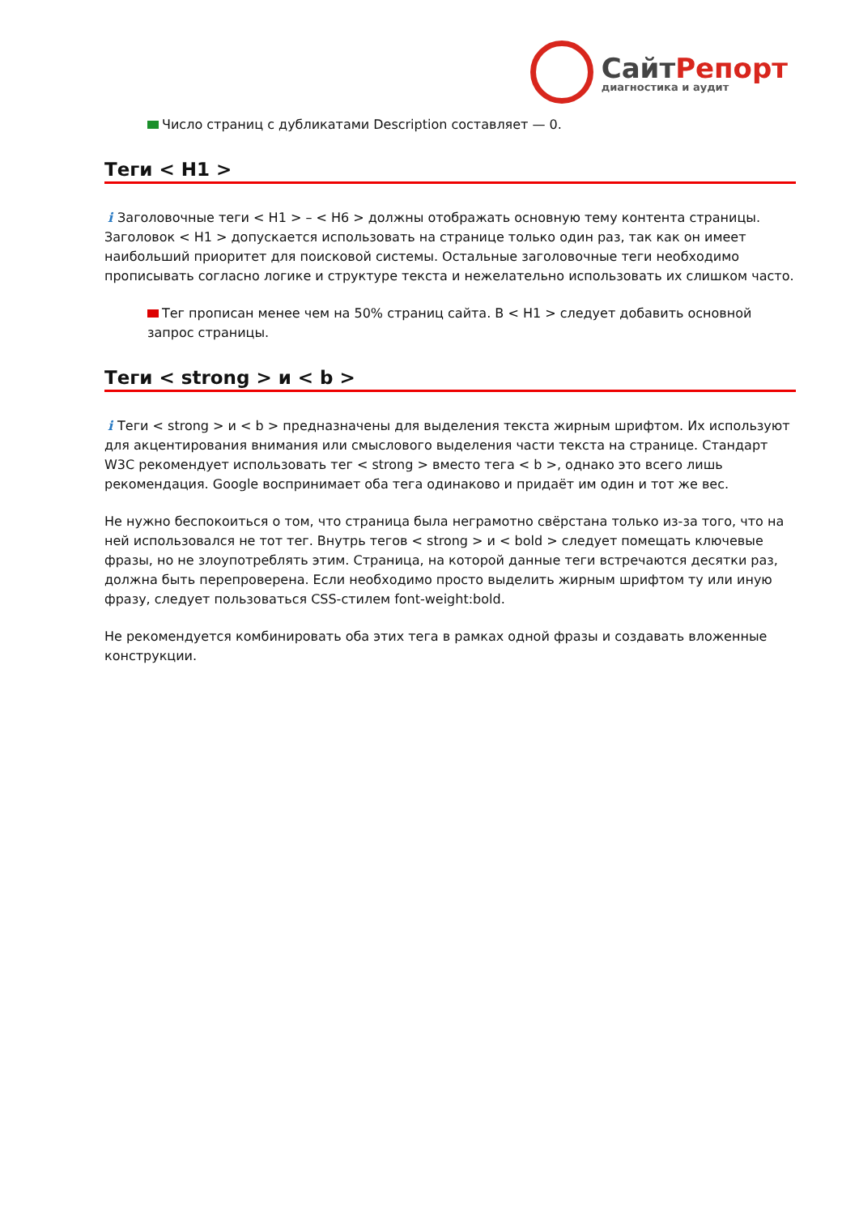СайтРепорт
диагностика и аудит
Число страниц с дубликатами Description составляет — 0.
Теги < H1 >
i Заголовочные теги < H1 > – < H6 > должны отображать основную тему контента страницы. Заголовок < H1 > допускается использовать на странице только один раз, так как он имеет наибольший приоритет для поисковой системы. Остальные заголовочные теги необходимо прописывать согласно логике и структуре текста и нежелательно использовать их слишком часто.
Тег прописан менее чем на 50% страниц сайта. В < H1 > следует добавить основной запрос страницы.
Теги < strong > и < b >
i Теги < strong > и < b > предназначены для выделения текста жирным шрифтом. Их используют для акцентирования внимания или смыслового выделения части текста на странице. Стандарт W3C рекомендует использовать тег < strong > вместо тега < b >, однако это всего лишь рекомендация. Google воспринимает оба тега одинаково и придаёт им один и тот же вес.
Не нужно беспокоиться о том, что страница была неграмотно свёрстана только из-за того, что на ней использовался не тот тег. Внутрь тегов < strong > и < bold > следует помещать ключевые фразы, но не злоупотреблять этим. Страница, на которой данные теги встречаются десятки раз, должна быть перепроверена. Если необходимо просто выделить жирным шрифтом ту или иную фразу, следует пользоваться CSS-стилем font-weight:bold.
Не рекомендуется комбинировать оба этих тега в рамках одной фразы и создавать вложенные конструкции.